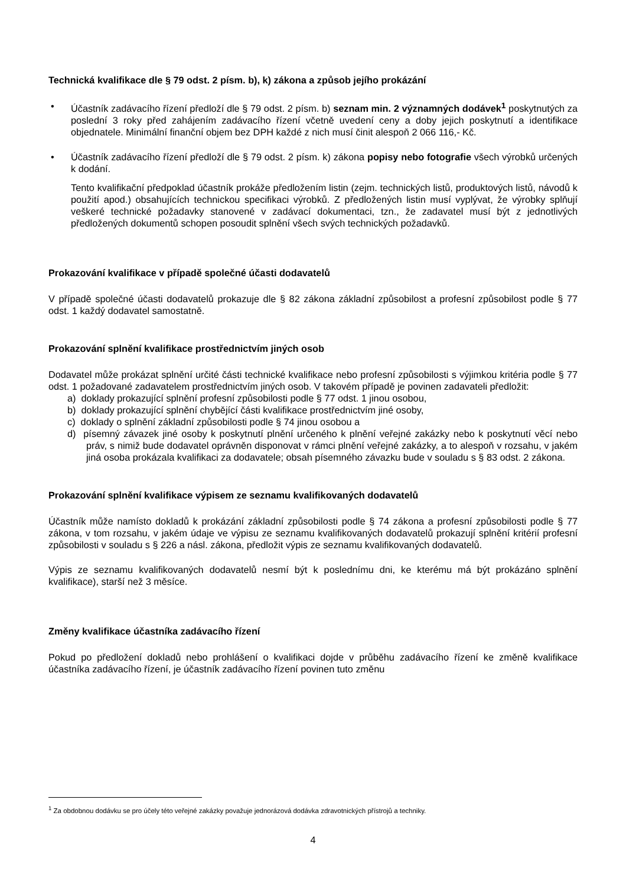Technická kvalifikace dle § 79 odst. 2 písm. b), k) zákona a způsob jejího prokázání
• Účastník zadávacího řízení předloží dle § 79 odst. 2 písm. b) seznam min. 2 významných dodávek<sup>1</sup> poskytnutých za poslední 3 roky před zahájením zadávacího řízení včetně uvedení ceny a doby jejich poskytnutí a identifikace objednatele. Minimální finanční objem bez DPH každé z nich musí činit alespoň 2 066 116,- Kč.
• Účastník zadávacího řízení předloží dle § 79 odst. 2 písm. k) zákona popisy nebo fotografie všech výrobků určených k dodání.
Tento kvalifikační předpoklad účastník prokáže předložením listin (zejm. technických listů, produktových listů, návodů k použití apod.) obsahujících technickou specifikaci výrobků. Z předložených listin musí vyplývat, že výrobky splňují veškeré technické požadavky stanovené v zadávací dokumentaci, tzn., že zadavatel musí být z jednotlivých předložených dokumentů schopen posoudit splnění všech svých technických požadavků.
Prokazování kvalifikace v případě společné účasti dodavatelů
V případě společné účasti dodavatelů prokazuje dle § 82 zákona základní způsobilost a profesní způsobilost podle § 77 odst. 1 každý dodavatel samostatně.
Prokazování splnění kvalifikace prostřednictvím jiných osob
Dodavatel může prokázat splnění určité části technické kvalifikace nebo profesní způsobilosti s výjimkou kritéria podle § 77 odst. 1 požadované zadavatelem prostřednictvím jiných osob. V takovém případě je povinen zadavateli předložit:
a) doklady prokazující splnění profesní způsobilosti podle § 77 odst. 1 jinou osobou,
b) doklady prokazující splnění chybějící části kvalifikace prostřednictvím jiné osoby,
c) doklady o splnění základní způsobilosti podle § 74 jinou osobou a
d) písemný závazek jiné osoby k poskytnutí plnění určeného k plnění veřejné zakázky nebo k poskytnutí věcí nebo práv, s nimiž bude dodavatel oprávněn disponovat v rámci plnění veřejné zakázky, a to alespoň v rozsahu, v jakém jiná osoba prokázala kvalifikaci za dodavatele; obsah písemného závazku bude v souladu s § 83 odst. 2 zákona.
Prokazování splnění kvalifikace výpisem ze seznamu kvalifikovaných dodavatelů
Účastník může namísto dokladů k prokázání základní způsobilosti podle § 74 zákona a profesní způsobilosti podle § 77 zákona, v tom rozsahu, v jakém údaje ve výpisu ze seznamu kvalifikovaných dodavatelů prokazují splnění kritérií profesní způsobilosti v souladu s § 226 a násl. zákona, předložit výpis ze seznamu kvalifikovaných dodavatelů.
Výpis ze seznamu kvalifikovaných dodavatelů nesmí být k poslednímu dni, ke kterému má být prokázáno splnění kvalifikace), starší než 3 měsíce.
Změny kvalifikace účastníka zadávacího řízení
Pokud po předložení dokladů nebo prohlášení o kvalifikaci dojde v průběhu zadávacího řízení ke změně kvalifikace účastníka zadávacího řízení, je účastník zadávacího řízení povinen tuto změnu
<sup>1</sup> Za obdobnou dodávku se pro účely této veřejné zakázky považuje jednorázová dodávka zdravotnických přístrojů a techniky.
4